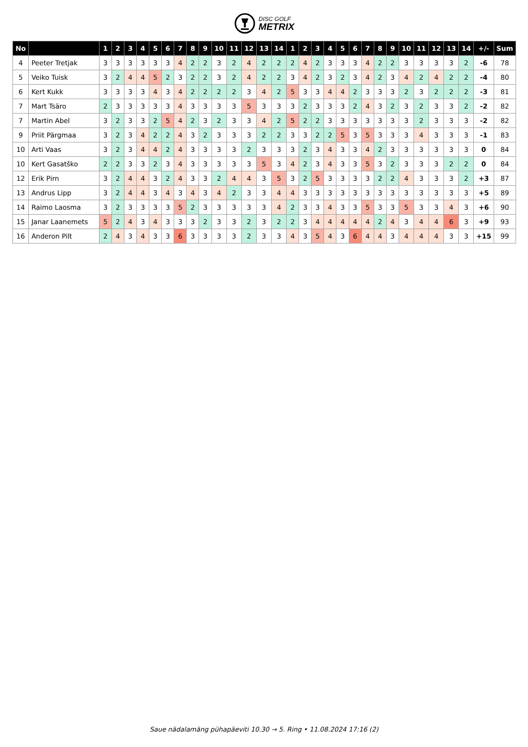DISC GOLF
METRIX
| No | | 1 | 2 | 3 | 4 | 5 | 6 | 7 | 8 | 9 | 10 | 11 | 12 | 13 | 14 | 1 | 2 | 3 | 4 | 5 | 6 | 7 | 8 | 9 | 10 | 11 | 12 | 13 | 14 | +/- | Sum |
| --- | --- | --- | --- | --- | --- | --- | --- | --- | --- | --- | --- | --- | --- | --- | --- | --- | --- | --- | --- | --- | --- | --- | --- | --- | --- | --- | --- | --- | --- | --- | --- |
| 4 | Peeter Tretjak | 3 | 3 | 3 | 3 | 3 | 3 | 4 | 2 | 2 | 3 | 2 | 4 | 2 | 2 | 2 | 4 | 2 | 3 | 3 | 3 | 4 | 2 | 2 | 3 | 3 | 3 | 3 | 2 | -6 | 78 |
| 5 | Veiko Tuisk | 3 | 2 | 4 | 4 | 5 | 2 | 3 | 2 | 2 | 3 | 2 | 4 | 2 | 2 | 3 | 4 | 2 | 3 | 2 | 3 | 4 | 2 | 3 | 4 | 2 | 4 | 2 | 2 | -4 | 80 |
| 6 | Kert Kukk | 3 | 3 | 3 | 3 | 4 | 3 | 4 | 2 | 2 | 2 | 2 | 3 | 4 | 2 | 5 | 3 | 3 | 4 | 4 | 2 | 3 | 3 | 3 | 2 | 3 | 2 | 2 | 2 | -3 | 81 |
| 7 | Mart Tsäro | 2 | 3 | 3 | 3 | 3 | 3 | 4 | 3 | 3 | 3 | 3 | 5 | 3 | 3 | 3 | 2 | 3 | 3 | 3 | 2 | 4 | 3 | 2 | 3 | 2 | 3 | 3 | 2 | -2 | 82 |
| 7 | Martin Abel | 3 | 2 | 3 | 3 | 2 | 5 | 4 | 2 | 3 | 2 | 3 | 3 | 4 | 2 | 5 | 2 | 2 | 3 | 3 | 3 | 3 | 3 | 3 | 3 | 2 | 3 | 3 | 3 | -2 | 82 |
| 9 | Priit Pärgmaa | 3 | 2 | 3 | 4 | 2 | 2 | 4 | 3 | 2 | 3 | 3 | 3 | 2 | 2 | 3 | 3 | 2 | 2 | 5 | 3 | 5 | 3 | 3 | 3 | 4 | 3 | 3 | 3 | -1 | 83 |
| 10 | Arti Vaas | 3 | 2 | 3 | 4 | 4 | 2 | 4 | 3 | 3 | 3 | 3 | 2 | 3 | 3 | 3 | 2 | 3 | 4 | 3 | 3 | 4 | 2 | 3 | 3 | 3 | 3 | 3 | 3 | 0 | 84 |
| 10 | Kert Gasatško | 2 | 2 | 3 | 3 | 2 | 3 | 4 | 3 | 3 | 3 | 3 | 3 | 5 | 3 | 4 | 2 | 3 | 4 | 3 | 3 | 5 | 3 | 2 | 3 | 3 | 3 | 2 | 2 | 0 | 84 |
| 12 | Erik Pirn | 3 | 2 | 4 | 4 | 3 | 2 | 4 | 3 | 3 | 2 | 4 | 4 | 3 | 5 | 3 | 2 | 5 | 3 | 3 | 3 | 3 | 2 | 2 | 4 | 3 | 3 | 3 | 2 | +3 | 87 |
| 13 | Andrus Lipp | 3 | 2 | 4 | 4 | 3 | 4 | 3 | 4 | 3 | 4 | 2 | 3 | 3 | 4 | 4 | 3 | 3 | 3 | 3 | 3 | 3 | 3 | 3 | 3 | 3 | 3 | 3 | 3 | +5 | 89 |
| 14 | Raimo Laosma | 3 | 2 | 3 | 3 | 3 | 3 | 5 | 2 | 3 | 3 | 3 | 3 | 3 | 4 | 2 | 3 | 3 | 4 | 3 | 3 | 5 | 3 | 3 | 5 | 3 | 3 | 4 | 3 | +6 | 90 |
| 15 | Janar Laanemets | 5 | 2 | 4 | 3 | 4 | 3 | 3 | 3 | 2 | 3 | 3 | 2 | 3 | 2 | 2 | 3 | 4 | 4 | 4 | 4 | 4 | 2 | 4 | 3 | 4 | 4 | 6 | 3 | +9 | 93 |
| 16 | Anderon Pilt | 2 | 4 | 3 | 4 | 3 | 3 | 6 | 3 | 3 | 3 | 3 | 2 | 3 | 3 | 4 | 3 | 5 | 4 | 3 | 6 | 4 | 4 | 3 | 4 | 4 | 4 | 3 | 3 | +15 | 99 |
Saue nädalamäng pühapäeviti 10.30 → 5. Ring • 11.08.2024 17:16 (2)